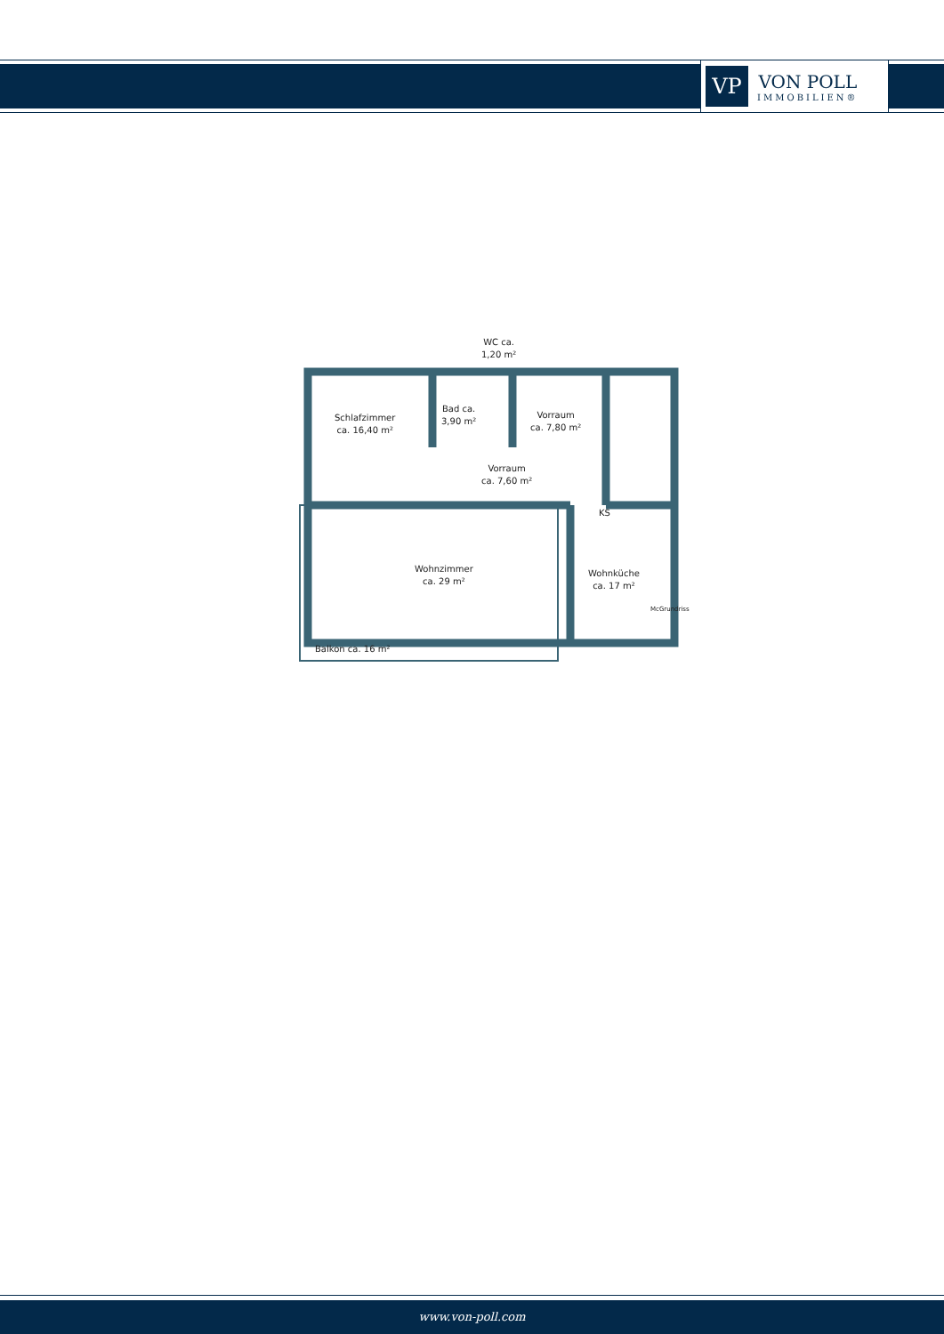VP
VON POLL
IMMOBILIEN®
WC ca.
1,20 m²
Schlafzimmer
ca. 16,40 m²
Bad ca.
3,90 m²
Vorraum
ca. 7,80 m²
Vorraum
ca. 7,60 m²
KS
Wohnzimmer
ca. 29 m²
Wohnküche
ca. 17 m²
Balkon ca. 16 m²
McGrundriss
www.von-poll.com